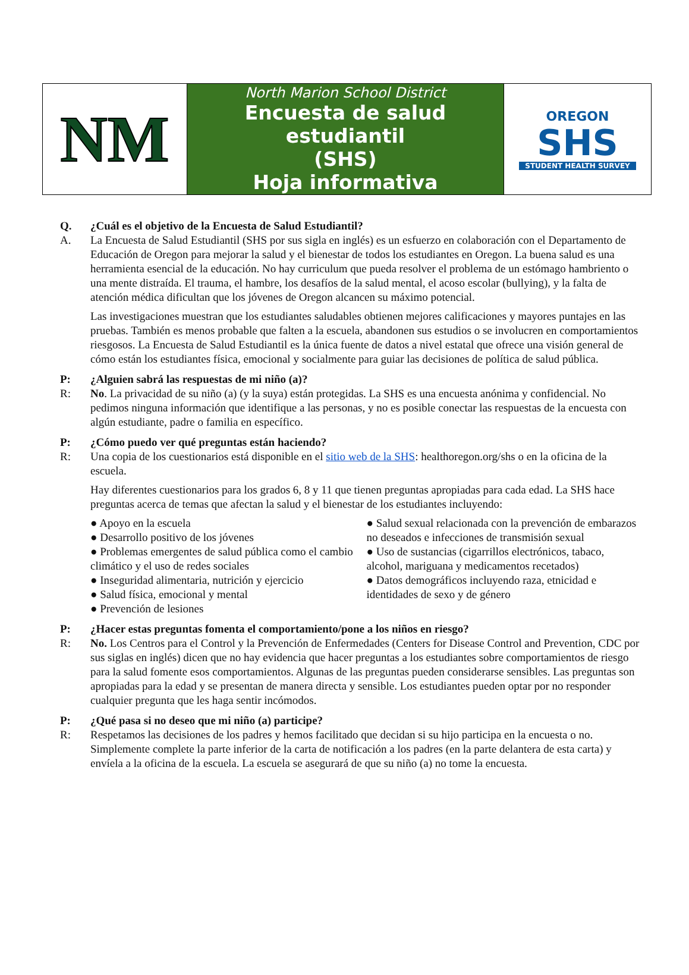| NM | North Marion School District Encuesta de salud estudiantil (SHS) Hoja informativa | OREGON SHS STUDENT HEALTH SURVEY |
Q. ¿Cuál es el objetivo de la Encuesta de Salud Estudiantil?
A. La Encuesta de Salud Estudiantil (SHS por sus sigla en inglés) es un esfuerzo en colaboración con el Departamento de Educación de Oregon para mejorar la salud y el bienestar de todos los estudiantes en Oregon. La buena salud es una herramienta esencial de la educación. No hay curriculum que pueda resolver el problema de un estómago hambriento o una mente distraída. El trauma, el hambre, los desafíos de la salud mental, el acoso escolar (bullying), y la falta de atención médica dificultan que los jóvenes de Oregon alcancen su máximo potencial.
Las investigaciones muestran que los estudiantes saludables obtienen mejores calificaciones y mayores puntajes en las pruebas. También es menos probable que falten a la escuela, abandonen sus estudios o se involucren en comportamientos riesgosos. La Encuesta de Salud Estudiantil es la única fuente de datos a nivel estatal que ofrece una visión general de cómo están los estudiantes física, emocional y socialmente para guiar las decisiones de política de salud pública.
P: ¿Alguien sabrá las respuestas de mi niño (a)?
R: No. La privacidad de su niño (a) (y la suya) están protegidas. La SHS es una encuesta anónima y confidencial. No pedimos ninguna información que identifique a las personas, y no es posible conectar las respuestas de la encuesta con algún estudiante, padre o familia en específico.
P: ¿Cómo puedo ver qué preguntas están haciendo?
R: Una copia de los cuestionarios está disponible en el sitio web de la SHS: healthoregon.org/shs o en la oficina de la escuela.
Hay diferentes cuestionarios para los grados 6, 8 y 11 que tienen preguntas apropiadas para cada edad. La SHS hace preguntas acerca de temas que afectan la salud y el bienestar de los estudiantes incluyendo:
● Apoyo en la escuela
● Desarrollo positivo de los jóvenes
● Problemas emergentes de salud pública como el cambio climático y el uso de redes sociales
● Inseguridad alimentaria, nutrición y ejercicio
● Salud física, emocional y mental
● Prevención de lesiones
● Salud sexual relacionada con la prevención de embarazos no deseados e infecciones de transmisión sexual
● Uso de sustancias (cigarrillos electrónicos, tabaco, alcohol, mariguana y medicamentos recetados)
● Datos demográficos incluyendo raza, etnicidad e identidades de sexo y de género
P: ¿Hacer estas preguntas fomenta el comportamiento/pone a los niños en riesgo?
R: No. Los Centros para el Control y la Prevención de Enfermedades (Centers for Disease Control and Prevention, CDC por sus siglas en inglés) dicen que no hay evidencia que hacer preguntas a los estudiantes sobre comportamientos de riesgo para la salud fomente esos comportamientos. Algunas de las preguntas pueden considerarse sensibles. Las preguntas son apropiadas para la edad y se presentan de manera directa y sensible. Los estudiantes pueden optar por no responder cualquier pregunta que les haga sentir incómodos.
P: ¿Qué pasa si no deseo que mi niño (a) participe?
R: Respetamos las decisiones de los padres y hemos facilitado que decidan si su hijo participa en la encuesta o no. Simplemente complete la parte inferior de la carta de notificación a los padres (en la parte delantera de esta carta) y envíela a la oficina de la escuela. La escuela se asegurará de que su niño (a) no tome la encuesta.